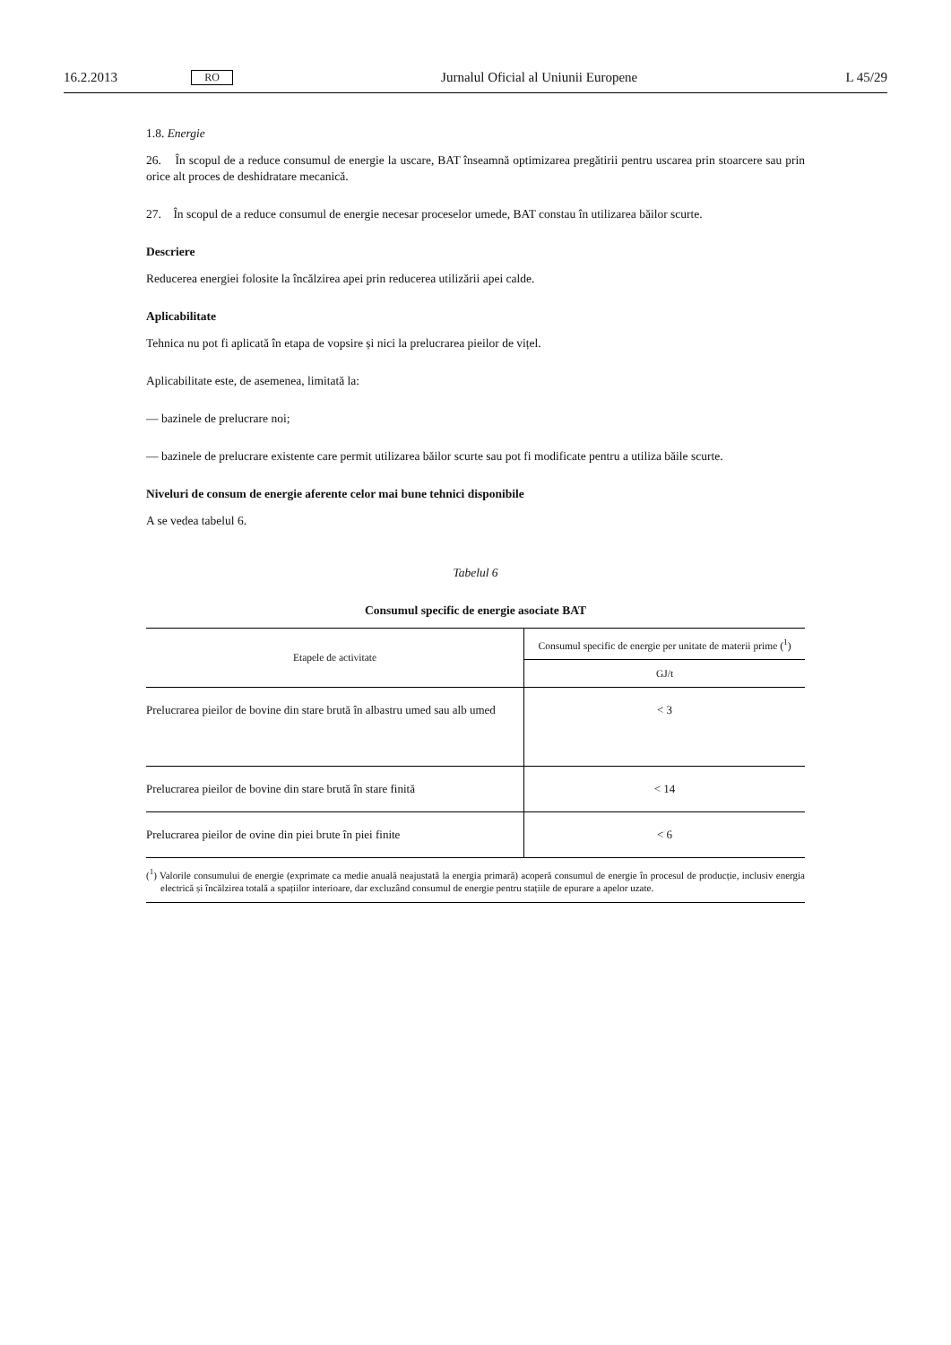16.2.2013 RO Jurnalul Oficial al Uniunii Europene L 45/29
1.8. Energie
26. În scopul de a reduce consumul de energie la uscare, BAT înseamnă optimizarea pregătirii pentru uscarea prin stoarcere sau prin orice alt proces de deshidratare mecanică.
27. În scopul de a reduce consumul de energie necesar proceselor umede, BAT constau în utilizarea băilor scurte.
Descriere
Reducerea energiei folosite la încălzirea apei prin reducerea utilizării apei calde.
Aplicabilitate
Tehnica nu pot fi aplicată în etapa de vopsire și nici la prelucrarea pieilor de vițel.
Aplicabilitate este, de asemenea, limitată la:
— bazinele de prelucrare noi;
— bazinele de prelucrare existente care permit utilizarea băilor scurte sau pot fi modificate pentru a utiliza băile scurte.
Niveluri de consum de energie aferente celor mai bune tehnici disponibile
A se vedea tabelul 6.
Tabelul 6
Consumul specific de energie asociate BAT
| Etapele de activitate | Consumul specific de energie per unitate de materii prime (<sup>1</sup>) |
| --- | --- |
| | GJ/t |
| Prelucrarea pieilor de bovine din stare brută în albastru umed sau alb umed | < 3 |
| Prelucrarea pieilor de bovine din stare brută în stare finită | < 14 |
| Prelucrarea pieilor de ovine din piei brute în piei finite | < 6 |
(<sup>1</sup>) Valorile consumului de energie (exprimate ca medie anuală neajustată la energia primară) acoperă consumul de energie în procesul de producție, inclusiv energia electrică și încălzirea totală a spațiilor interioare, dar excluzând consumul de energie pentru stațiile de epurare a apelor uzate.